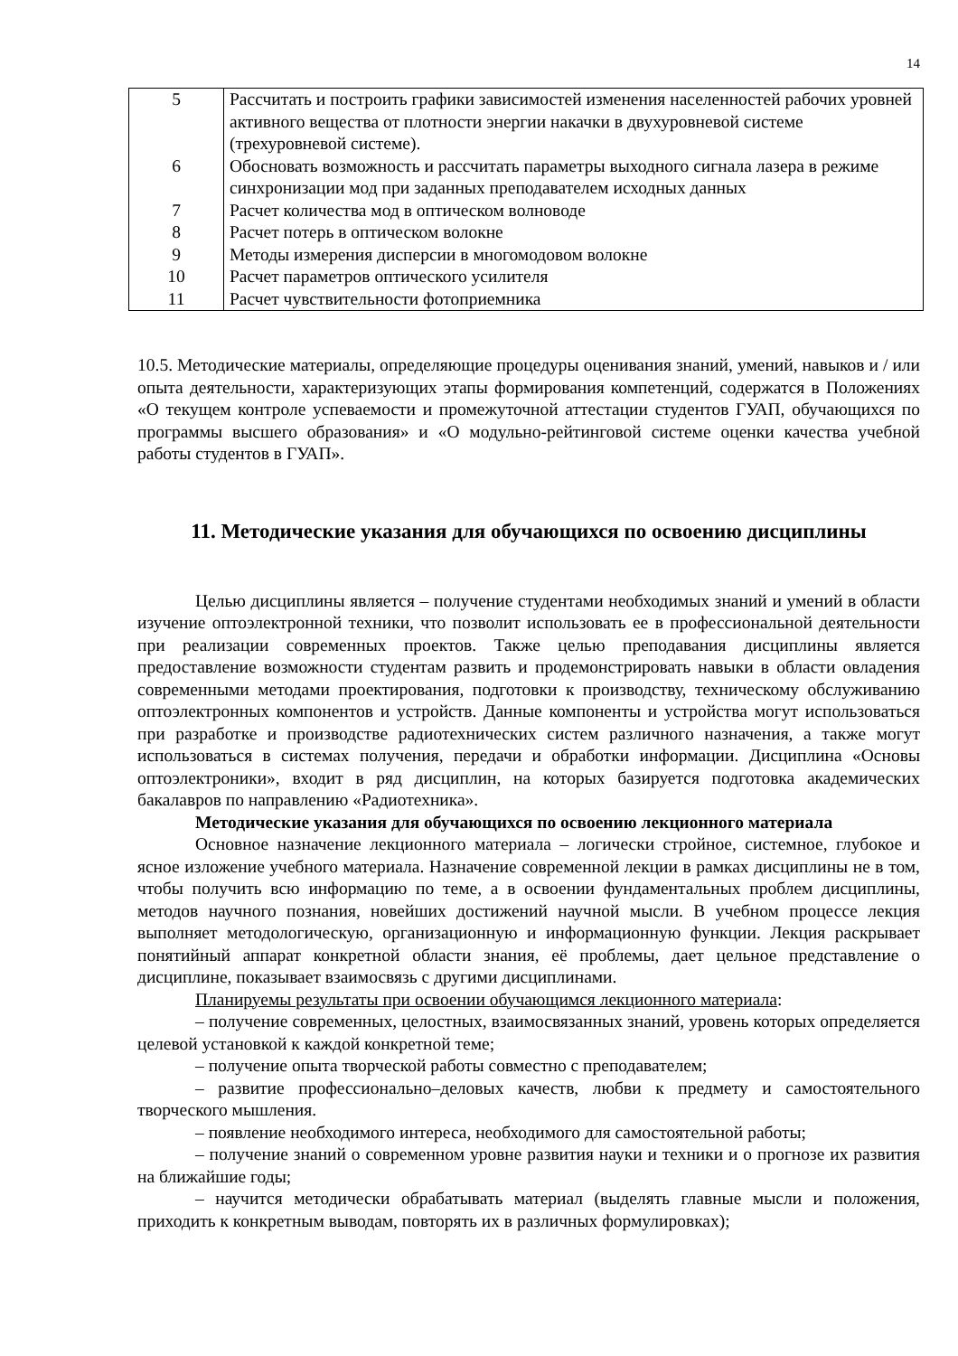14
| 5 | Рассчитать и построить графики зависимостей изменения населенностей рабочих уровней активного вещества от плотности энергии накачки в двухуровневой системе (трехуровневой системе). |
| 6 | Обосновать возможность и рассчитать параметры выходного сигнала лазера в режиме синхронизации мод при заданных преподавателем исходных данных |
| 7 | Расчет количества мод в оптическом волноводе |
| 8 | Расчет потерь в оптическом волокне |
| 9 | Методы измерения дисперсии в многомодовом волокне |
| 10 | Расчет параметров оптического усилителя |
| 11 | Расчет чувствительности фотоприемника |
10.5. Методические материалы, определяющие процедуры оценивания знаний, умений, навыков и / или опыта деятельности, характеризующих этапы формирования компетенций, содержатся в Положениях «О текущем контроле успеваемости и промежуточной аттестации студентов ГУАП, обучающихся по программы высшего образования» и «О модульно-рейтинговой системе оценки качества учебной работы студентов в ГУАП».
11. Методические указания для обучающихся по освоению дисциплины
Целью дисциплины является – получение студентами необходимых знаний и умений в области изучение оптоэлектронной техники, что позволит использовать ее в профессиональной деятельности при реализации современных проектов. Также целью преподавания дисциплины является предоставление возможности студентам развить и продемонстрировать навыки в области овладения современными методами проектирования, подготовки к производству, техническому обслуживанию оптоэлектронных компонентов и устройств. Данные компоненты и устройства могут использоваться при разработке и производстве радиотехнических систем различного назначения, а также могут использоваться в системах получения, передачи и обработки информации. Дисциплина «Основы оптоэлектроники», входит в ряд дисциплин, на которых базируется подготовка академических бакалавров по направлению «Радиотехника».
Методические указания для обучающихся по освоению лекционного материала
Основное назначение лекционного материала – логически стройное, системное, глубокое и ясное изложение учебного материала. Назначение современной лекции в рамках дисциплины не в том, чтобы получить всю информацию по теме, а в освоении фундаментальных проблем дисциплины, методов научного познания, новейших достижений научной мысли. В учебном процессе лекция выполняет методологическую, организационную и информационную функции. Лекция раскрывает понятийный аппарат конкретной области знания, её проблемы, дает цельное представление о дисциплине, показывает взаимосвязь с другими дисциплинами.
Планируемы результаты при освоении обучающимся лекционного материала:
– получение современных, целостных, взаимосвязанных знаний, уровень которых определяется целевой установкой к каждой конкретной теме;
– получение опыта творческой работы совместно с преподавателем;
– развитие профессионально–деловых качеств, любви к предмету и самостоятельного творческого мышления.
– появление необходимого интереса, необходимого для самостоятельной работы;
– получение знаний о современном уровне развития науки и техники и о прогнозе их развития на ближайшие годы;
– научится методически обрабатывать материал (выделять главные мысли и положения, приходить к конкретным выводам, повторять их в различных формулировках);